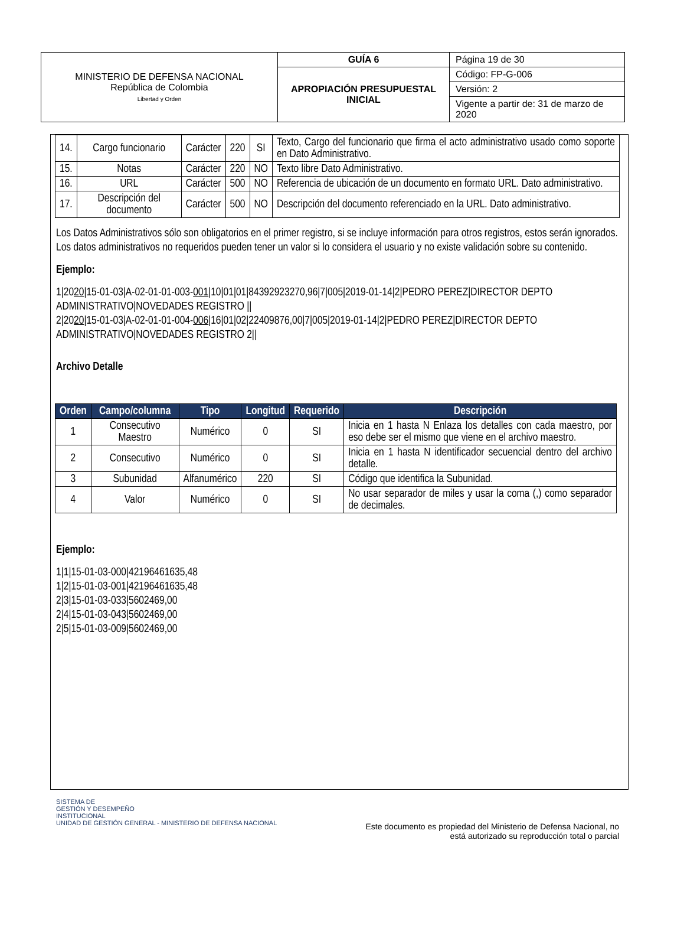| MINISTERIO DE DEFENSA NACIONAL República de Colombia Libertad y Orden | GUÍA 6 | Página 19 de 30 |
| | APROPIACIÓN PRESUPUESTAL INICIAL | Código: FP-G-006 |
| | | Versión: 2 |
| | | Vigente a partir de: 31 de marzo de 2020 |
| 14. | Cargo funcionario | Carácter | 220 | SI | Texto, Cargo del funcionario que firma el acto administrativo usado como soporte en Dato Administrativo. |
| 15. | Notas | Carácter | 220 | NO | Texto libre Dato Administrativo. |
| 16. | URL | Carácter | 500 | NO | Referencia de ubicación de un documento en formato URL. Dato administrativo. |
| 17. | Descripción del documento | Carácter | 500 | NO | Descripción del documento referenciado en la URL. Dato administrativo. |
Los Datos Administrativos sólo son obligatorios en el primer registro, si se incluye información para otros registros, estos serán ignorados. Los datos administrativos no requeridos pueden tener un valor si lo considera el usuario y no existe validación sobre su contenido.
Ejemplo:
1|2020|15-01-03|A-02-01-01-003-001|10|01|01|84392923270,96|7|005|2019-01-14|2|PEDRO PEREZ|DIRECTOR DEPTO ADMINISTRATIVO|NOVEDADES REGISTRO ||
2|2020|15-01-03|A-02-01-01-004-006|16|01|02|22409876,00|7|005|2019-01-14|2|PEDRO PEREZ|DIRECTOR DEPTO ADMINISTRATIVO|NOVEDADES REGISTRO 2||
Archivo Detalle
| Orden | Campo/columna | Tipo | Longitud | Requerido | Descripción |
| --- | --- | --- | --- | --- | --- |
| 1 | Consecutivo Maestro | Numérico | 0 | SI | Inicia en 1 hasta N Enlaza los detalles con cada maestro, por eso debe ser el mismo que viene en el archivo maestro. |
| 2 | Consecutivo | Numérico | 0 | SI | Inicia en 1 hasta N identificador secuencial dentro del archivo detalle. |
| 3 | Subunidad | Alfanumérico | 220 | SI | Código que identifica la Subunidad. |
| 4 | Valor | Numérico | 0 | SI | No usar separador de miles y usar la coma (,) como separador de decimales. |
Ejemplo:
1|1|15-01-03-000|42196461635,48
1|2|15-01-03-001|42196461635,48
2|3|15-01-03-033|5602469,00
2|4|15-01-03-043|5602469,00
2|5|15-01-03-009|5602469,00
SISTEMA DE
GESTIÓN Y DESEMPEÑO
INSTITUCIONAL
UNIDAD DE GESTIÓN GENERAL - MINISTERIO DE DEFENSA NACIONAL
Este documento es propiedad del Ministerio de Defensa Nacional, no
está autorizado su reproducción total o parcial